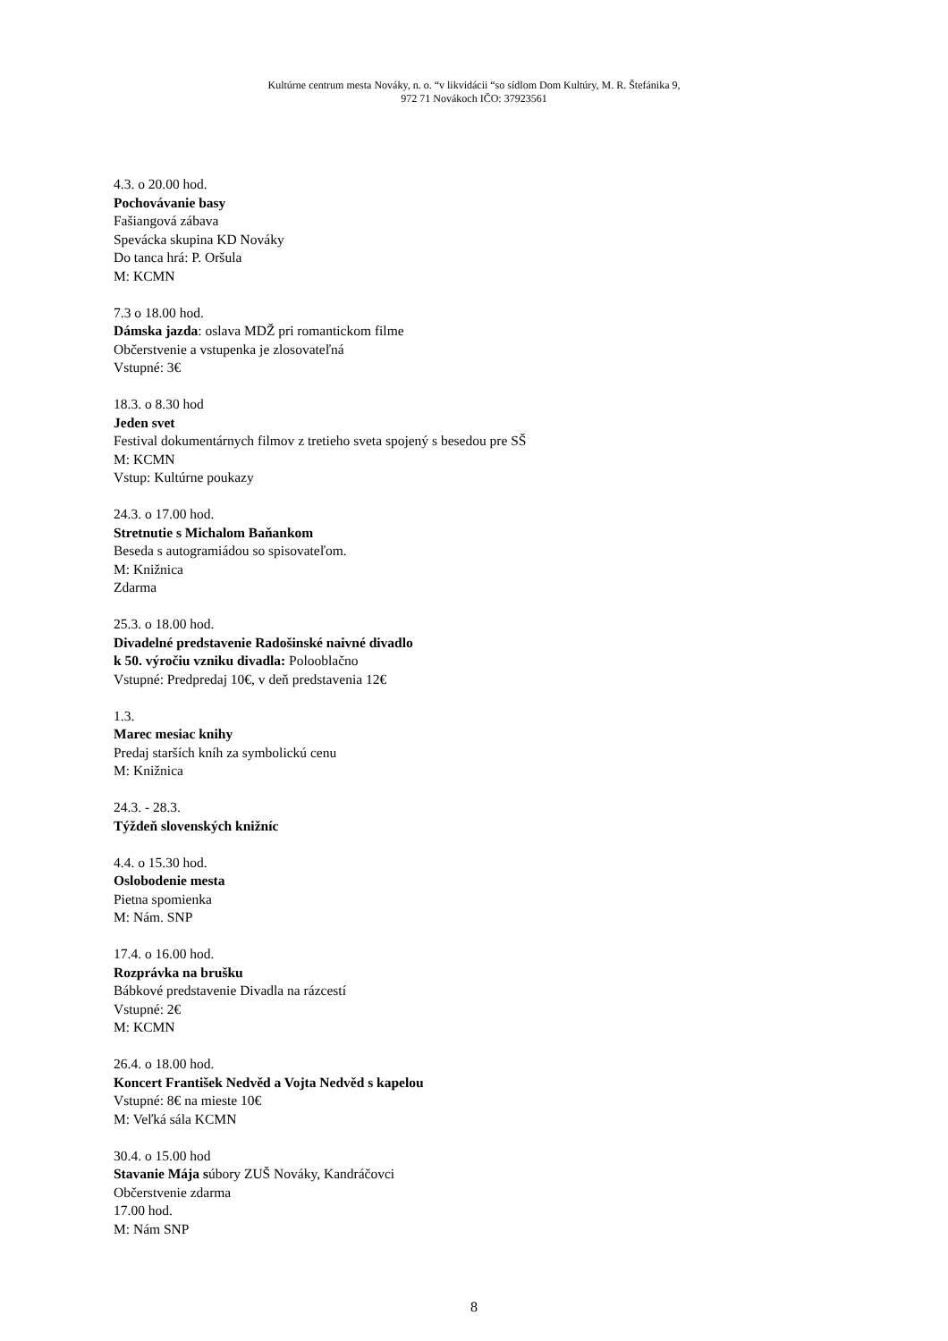Kultúrne centrum mesta Nováky, n. o. “v likvidácii “so sídlom Dom Kultúry, M. R. Štefánika 9,
972 71 Novákoch IČO: 37923561
4.3. o 20.00 hod.
Pochovávanie basy
Fašiangová zábava
Spevácka skupina KD Nováky
Do tanca hrá: P. Oršula
M: KCMN
7.3 o 18.00 hod.
Dámska jazda: oslava MDŽ pri romantickom filme
Občerstvenie a vstupenka je zlosovateľná
Vstupné: 3€
18.3. o 8.30 hod
Jeden svet
Festival dokumentárnych filmov z tretieho sveta spojený s besedou pre SŠ
M: KCMN
Vstup: Kultúrne poukazy
24.3. o 17.00 hod.
Stretnutie s Michalom Baňankom
Beseda s autogramiádou so spisovateľom.
M: Knižnica
Zdarma
25.3. o 18.00 hod.
Divadelné predstavenie Radošinské naivné divadlo
k 50. výročiu vzniku divadla: Polooblačno
Vstupné: Predpredaj 10€, v deň predstavenia 12€
1.3.
Marec mesiac knihy
Predaj starších kníh za symbolickú cenu
M: Knižnica
24.3. - 28.3.
Týždeň slovenských knižníc
4.4. o 15.30 hod.
Oslobodenie mesta
Pietna spomienka
M: Nám. SNP
17.4. o 16.00 hod.
Rozprávka na brušku
Bábkové predstavenie Divadla na rázcestí
Vstupné: 2€
M: KCMN
26.4. o 18.00 hod.
Koncert František Nedvěd a Vojta Nedvěd s kapelou
Vstupné: 8€ na mieste 10€
M: Veľká sála KCMN
30.4. o 15.00 hod
Stavanie Mája súbory ZUŠ Nováky, Kandráčovci
Občerstvenie zdarma
17.00 hod.
M: Nám SNP
8